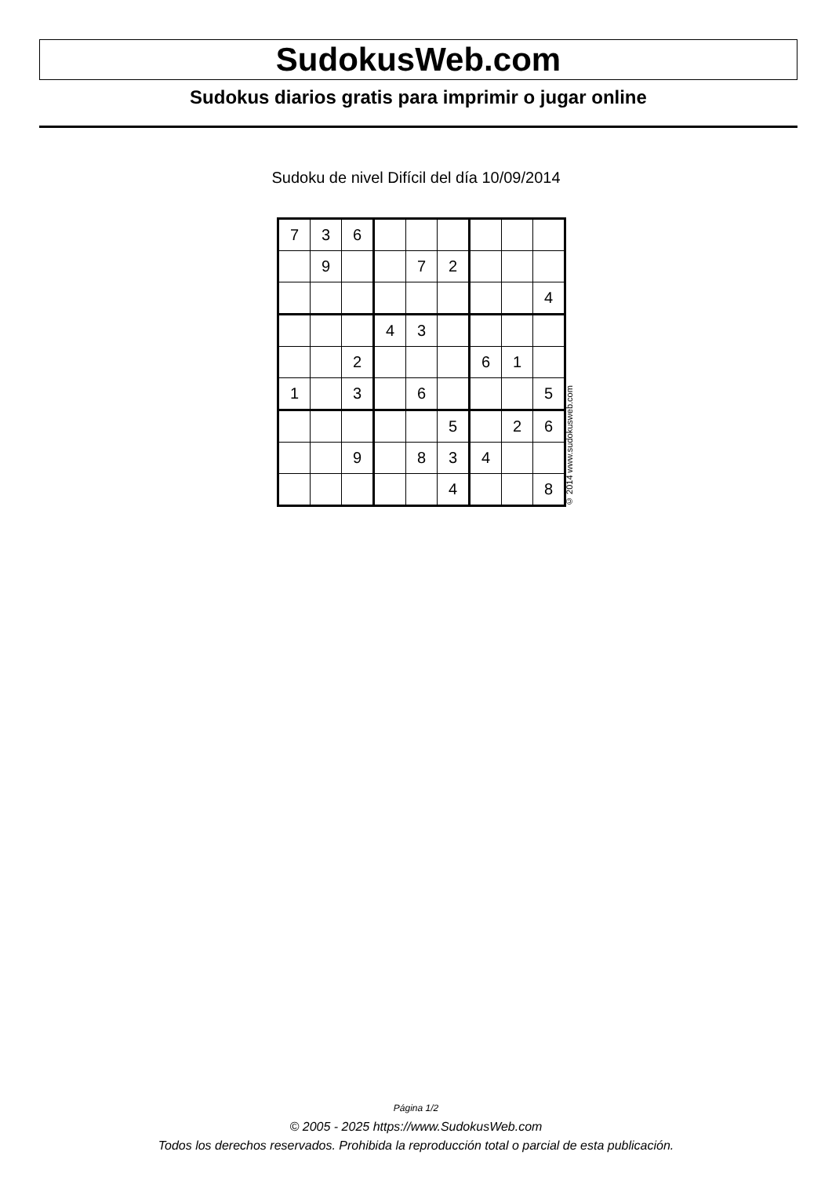SudokusWeb.com
Sudokus diarios gratis para imprimir o jugar online
Sudoku de nivel Difícil del día 10/09/2014
| 7 | 3 | 6 | | | | | | |
| | 9 | | | 7 | 2 | | | |
| | | | | | | | | 4 |
| | | | 4 | 3 | | | | |
| | | 2 | | | | 6 | 1 | |
| 1 | | 3 | | 6 | | | | 5 |
| | | | | | 5 | | 2 | 6 |
| | | 9 | | 8 | 3 | 4 | | |
| | | | | | 4 | | | 8 |
© 2014 www.sudokusweb.com
Página 1/2
© 2005 - 2025 https://www.SudokusWeb.com
Todos los derechos reservados. Prohibida la reproducción total o parcial de esta publicación.